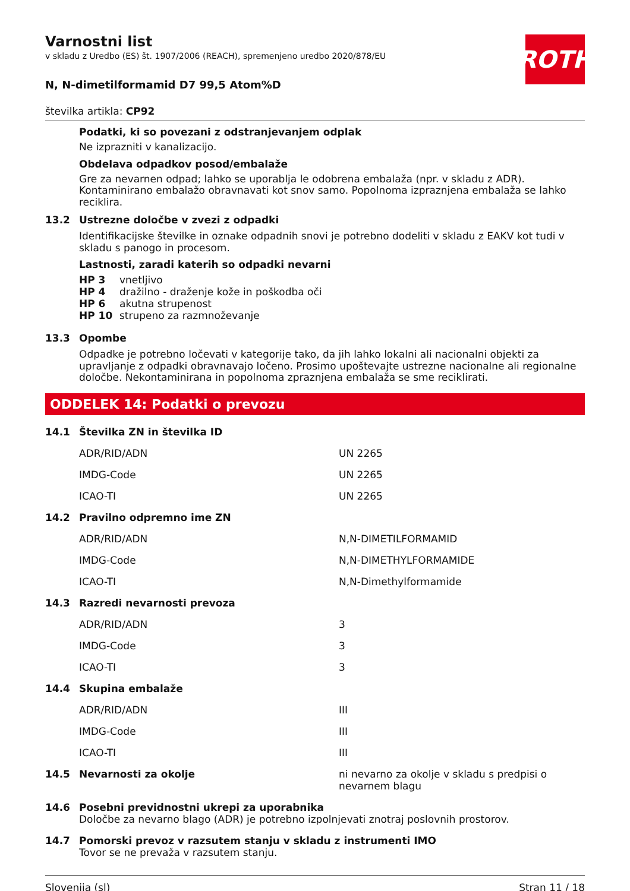ROTH
Varnostni list
v skladu z Uredbo (ES) št. 1907/2006 (REACH), spremenjeno uredbo 2020/878/EU
N, N-dimetilformamid D7 99,5 Atom%D
številka artikla: CP92
Podatki, ki so povezani z odstranjevanjem odplak
Ne izprazniti v kanalizacijo.
Obdelava odpadkov posod/embalaže
Gre za nevarnen odpad; lahko se uporablja le odobrena embalaža (npr. v skladu z ADR). Kontaminirano embalažo obravnavati kot snov samo. Popolnoma izpraznjena embalaža se lahko reciklira.
13.2 Ustrezne določbe v zvezi z odpadki
Identifikacijske številke in oznake odpadnih snovi je potrebno dodeliti v skladu z EAKV kot tudi v skladu s panogo in procesom.
Lastnosti, zaradi katerih so odpadki nevarni
| HP 3 | vnetljivo |
| HP 4 | dražilno - draženje kože in poškodba oči |
| HP 6 | akutna strupenost |
| HP 10 | strupeno za razmnoževanje |
13.3 Opombe
Odpadke je potrebno ločevati v kategorije tako, da jih lahko lokalni ali nacionalni objekti za upravljanje z odpadki obravnavajo ločeno. Prosimo upoštevajte ustrezne nacionalne ali regionalne določbe. Nekontaminirana in popolnoma zpraznjena embalaža se sme reciklirati.
ODDELEK 14: Podatki o prevozu
| 14.1 | Številka ZN in številka ID | |
| | ADR/RID/ADN | UN 2265 |
| | IMDG-Code | UN 2265 |
| | ICAO-TI | UN 2265 |
| 14.2 | Pravilno odpremno ime ZN | |
| | ADR/RID/ADN | N,N-DIMETILFORMAMID |
| | IMDG-Code | N,N-DIMETHYLFORMAMIDE |
| | ICAO-TI | N,N-Dimethylformamide |
| 14.3 | Razredi nevarnosti prevoza | |
| | ADR/RID/ADN | 3 |
| | IMDG-Code | 3 |
| | ICAO-TI | 3 |
| 14.4 | Skupina embalaže | |
| | ADR/RID/ADN | III |
| | IMDG-Code | III |
| | ICAO-TI | III |
| 14.5 | Nevarnosti za okolje | ni nevarno za okolje v skladu s predpisi o nevarnem blagu |
| 14.6 | Posebni previdnostni ukrepi za uporabnika Določbe za nevarno blago (ADR) je potrebno izpolnjevati znotraj poslovnih prostorov. | |
| 14.7 | Pomorski prevoz v razsutem stanju v skladu z instrumenti IMO Tovor se ne prevaža v razsutem stanju. | |
Slovenija (sl) Stran 11 / 18